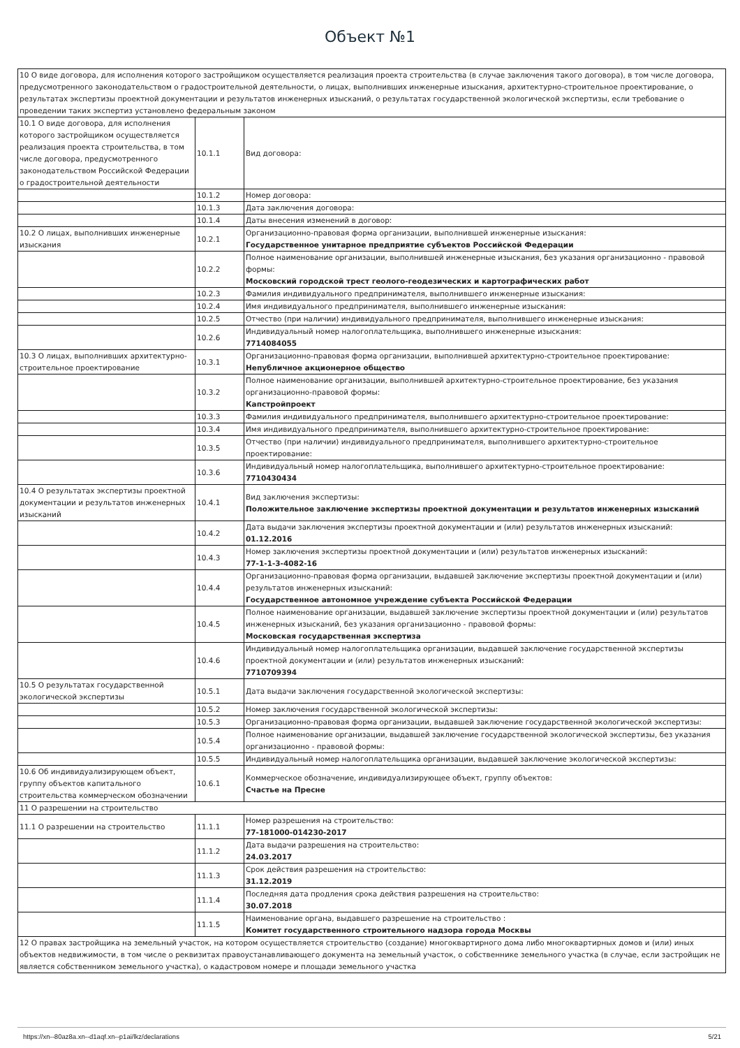Объект №1
| 10 О виде договора, для исполнения которого застройщиком осуществляется реализация проекта строительства (в случае заключения такого договора), в том числе договора, предусмотренного законодательством о градостроительной деятельности, о лицах, выполнивших инженерные изыскания, архитектурно-строительное проектирование, о результатах экспертизы проектной документации и результатов инженерных изысканий, о результатах государственной экологической экспертизы, если требование о проведении таких экспертиз установлено федеральным законом | | |
| 10.1 О виде договора, для исполнения которого застройщиком осуществляется реализация проекта строительства, в том числе договора, предусмотренного законодательством Российской Федерации о градостроительной деятельности | 10.1.1 | Вид договора: |
| | 10.1.2 | Номер договора: |
| | 10.1.3 | Дата заключения договора: |
| | 10.1.4 | Даты внесения изменений в договор: |
| 10.2 О лицах, выполнивших инженерные изыскания | 10.2.1 | Организационно-правовая форма организации, выполнившей инженерные изыскания: Государственное унитарное предприятие субъектов Российской Федерации |
| | 10.2.2 | Полное наименование организации, выполнившей инженерные изыскания, без указания организационно - правовой формы: Московский городской трест геолого-геодезических и картографических работ |
| | 10.2.3 | Фамилия индивидуального предпринимателя, выполнившего инженерные изыскания: |
| | 10.2.4 | Имя индивидуального предпринимателя, выполнившего инженерные изыскания: |
| | 10.2.5 | Отчество (при наличии) индивидуального предпринимателя, выполнившего инженерные изыскания: |
| | 10.2.6 | Индивидуальный номер налогоплательщика, выполнившего инженерные изыскания: 7714084055 |
| 10.3 О лицах, выполнивших архитектурно-строительное проектирование | 10.3.1 | Организационно-правовая форма организации, выполнившей архитектурно-строительное проектирование: Непубличное акционерное общество |
| | 10.3.2 | Полное наименование организации, выполнившей архитектурно-строительное проектирование, без указания организационно-правовой формы: Капстройпроект |
| | 10.3.3 | Фамилия индивидуального предпринимателя, выполнившего архитектурно-строительное проектирование: |
| | 10.3.4 | Имя индивидуального предпринимателя, выполнившего архитектурно-строительное проектирование: |
| | 10.3.5 | Отчество (при наличии) индивидуального предпринимателя, выполнившего архитектурно-строительное проектирование: |
| | 10.3.6 | Индивидуальный номер налогоплательщика, выполнившего архитектурно-строительное проектирование: 7710430434 |
| 10.4 О результатах экспертизы проектной документации и результатов инженерных изысканий | 10.4.1 | Вид заключения экспертизы: Положительное заключение экспертизы проектной документации и результатов инженерных изысканий |
| | 10.4.2 | Дата выдачи заключения экспертизы проектной документации и (или) результатов инженерных изысканий: 01.12.2016 |
| | 10.4.3 | Номер заключения экспертизы проектной документации и (или) результатов инженерных изысканий: 77-1-1-3-4082-16 |
| | 10.4.4 | Организационно-правовая форма организации, выдавшей заключение экспертизы проектной документации и (или) результатов инженерных изысканий: Государственное автономное учреждение субъекта Российской Федерации |
| | 10.4.5 | Полное наименование организации, выдавшей заключение экспертизы проектной документации и (или) результатов инженерных изысканий, без указания организационно - правовой формы: Московская государственная экспертиза |
| | 10.4.6 | Индивидуальный номер налогоплательщика организации, выдавшей заключение государственной экспертизы проектной документации и (или) результатов инженерных изысканий: 7710709394 |
| 10.5 О результатах государственной экологической экспертизы | 10.5.1 | Дата выдачи заключения государственной экологической экспертизы: |
| | 10.5.2 | Номер заключения государственной экологической экспертизы: |
| | 10.5.3 | Организационно-правовая форма организации, выдавшей заключение государственной экологической экспертизы: |
| | 10.5.4 | Полное наименование организации, выдавшей заключение государственной экологической экспертизы, без указания организационно - правовой формы: |
| | 10.5.5 | Индивидуальный номер налогоплательщика организации, выдавшей заключение экологической экспертизы: |
| 10.6 Об индивидуализирующем объект, группу объектов капитального строительства коммерческом обозначении | 10.6.1 | Коммерческое обозначение, индивидуализирующее объект, группу объектов: Счастье на Пресне |
| 11 О разрешении на строительство | | |
| 11.1 О разрешении на строительство | 11.1.1 | Номер разрешения на строительство: 77-181000-014230-2017 |
| | 11.1.2 | Дата выдачи разрешения на строительство: 24.03.2017 |
| | 11.1.3 | Срок действия разрешения на строительство: 31.12.2019 |
| | 11.1.4 | Последняя дата продления срока действия разрешения на строительство: 30.07.2018 |
| | 11.1.5 | Наименование органа, выдавшего разрешение на строительство : Комитет государственного строительного надзора города Москвы |
| 12 О правах застройщика на земельный участок, на котором осуществляется строительство (создание) многоквартирного дома либо многоквартирных домов и (или) иных объектов недвижимости, в том числе о реквизитах правоустанавливающего документа на земельный участок, о собственнике земельного участка (в случае, если застройщик не является собственником земельного участка), о кадастровом номере и площади земельного участка | | |
https://xn--80az8a.xn--d1aqf.xn--p1ai/lkz/declarations 5/21